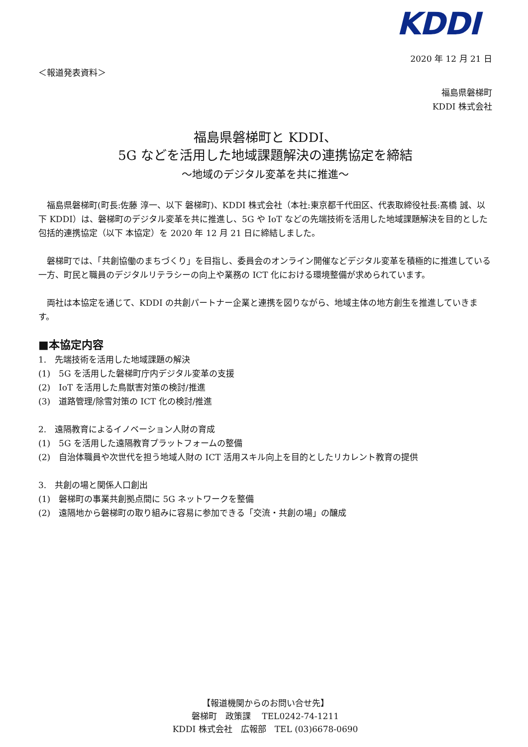KDDI
2020 年 12 月 21 日
＜報道発表資料＞
福島県磐梯町
KDDI 株式会社
福島県磐梯町と KDDI、
5G などを活用した地域課題解決の連携協定を締結
～地域のデジタル変革を共に推進～
福島県磐梯町(町長:佐藤 淳一、以下 磐梯町)、KDDI 株式会社（本社:東京都千代田区、代表取締役社長:髙橋 誠、以下 KDDI）は、磐梯町のデジタル変革を共に推進し、5G や IoT などの先端技術を活用した地域課題解決を目的とした包括的連携協定（以下 本協定）を 2020 年 12 月 21 日に締結しました。
磐梯町では、「共創協働のまちづくり」を目指し、委員会のオンライン開催などデジタル変革を積極的に推進している一方、町民と職員のデジタルリテラシーの向上や業務の ICT 化における環境整備が求められています。
両社は本協定を通じて、KDDI の共創パートナー企業と連携を図りながら、地域主体の地方創生を推進していきます。
■本協定内容
1.　先端技術を活用した地域課題の解決
(1)　5G を活用した磐梯町庁内デジタル変革の支援
(2)　IoT を活用した鳥獣害対策の検討/推進
(3)　道路管理/除雪対策の ICT 化の検討/推進
2.　遠隔教育によるイノベーション人財の育成
(1)　5G を活用した遠隔教育プラットフォームの整備
(2)　自治体職員や次世代を担う地域人財の ICT 活用スキル向上を目的としたリカレント教育の提供
3.　共創の場と関係人口創出
(1)　磐梯町の事業共創拠点間に 5G ネットワークを整備
(2)　遠隔地から磐梯町の取り組みに容易に参加できる「交流・共創の場」の醸成
【報道機関からのお問い合せ先】
磐梯町　政策課　 TEL0242-74-1211
KDDI 株式会社　広報部　TEL (03)6678-0690